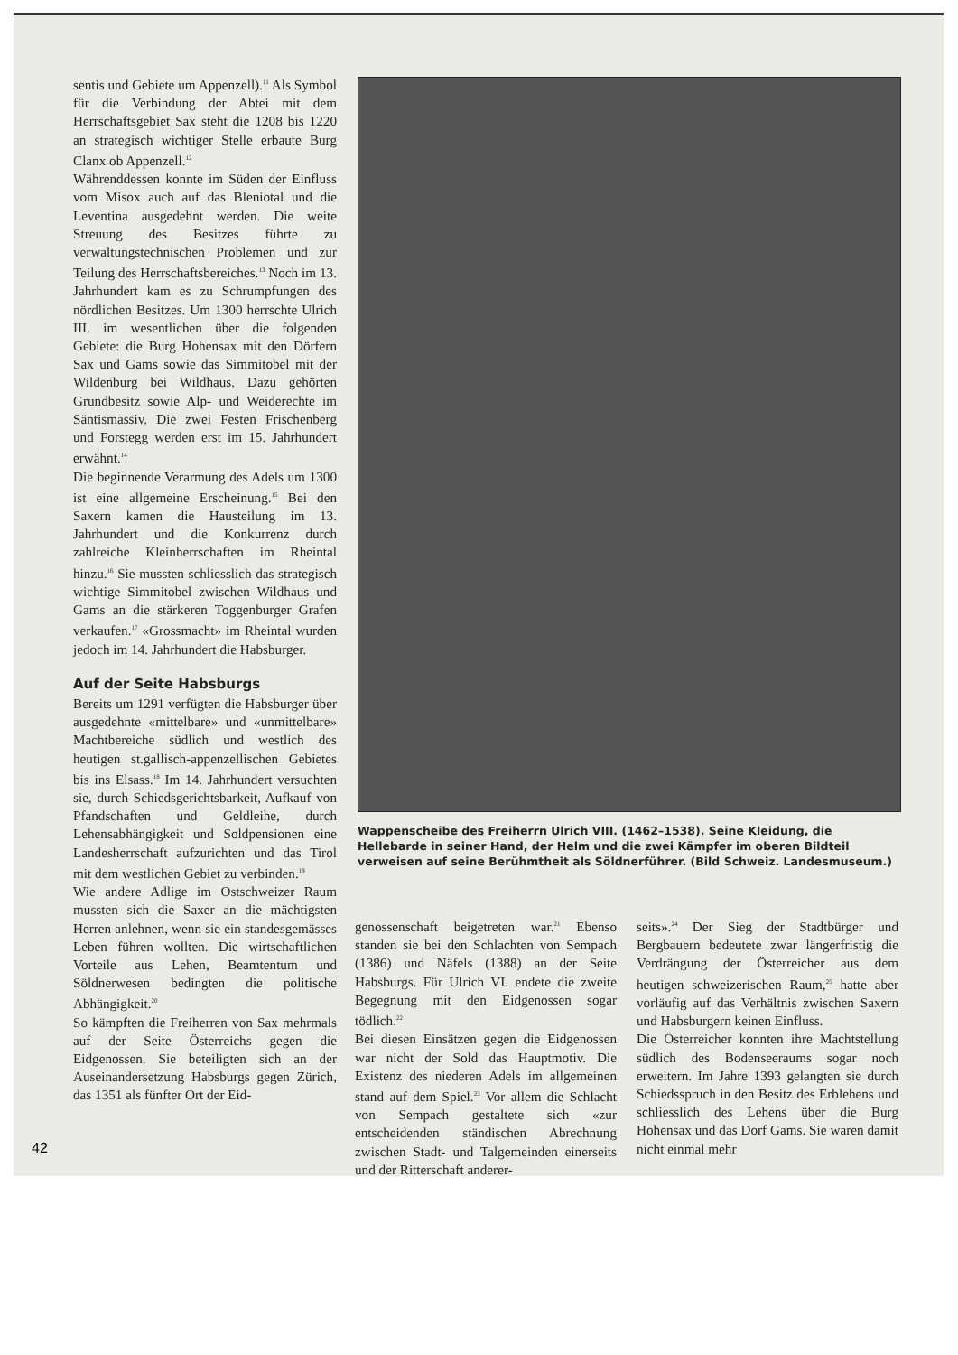sentis und Gebiete um Appenzell).<sup>11</sup> Als Symbol für die Verbindung der Abtei mit dem Herrschaftsgebiet Sax steht die 1208 bis 1220 an strategisch wichtiger Stelle erbaute Burg Clanx ob Appenzell.<sup>12</sup>
Währenddessen konnte im Süden der Einfluss vom Misox auch auf das Bleniotal und die Leventina ausgedehnt werden. Die weite Streuung des Besitzes führte zu verwaltungstechnischen Problemen und zur Teilung des Herrschaftsbereiches.<sup>13</sup> Noch im 13. Jahrhundert kam es zu Schrumpfungen des nördlichen Besitzes. Um 1300 herrschte Ulrich III. im wesentlichen über die folgenden Gebiete: die Burg Hohensax mit den Dörfern Sax und Gams sowie das Simmitobel mit der Wildenburg bei Wildhaus. Dazu gehörten Grundbesitz sowie Alp- und Weiderechte im Säntismassiv. Die zwei Festen Frischenberg und Forstegg werden erst im 15. Jahrhundert erwähnt.<sup>14</sup>
Die beginnende Verarmung des Adels um 1300 ist eine allgemeine Erscheinung.<sup>15</sup> Bei den Saxern kamen die Hausteilung im 13. Jahrhundert und die Konkurrenz durch zahlreiche Kleinherrschaften im Rheintal hinzu.<sup>16</sup> Sie mussten schliesslich das strategisch wichtige Simmitobel zwischen Wildhaus und Gams an die stärkeren Toggenburger Grafen verkaufen.<sup>17</sup> «Grossmacht» im Rheintal wurden jedoch im 14. Jahrhundert die Habsburger.
Auf der Seite Habsburgs
Bereits um 1291 verfügten die Habsburger über ausgedehnte «mittelbare» und «unmittelbare» Machtbereiche südlich und westlich des heutigen st.gallisch-appenzellischen Gebietes bis ins Elsass.<sup>18</sup> Im 14. Jahrhundert versuchten sie, durch Schiedsgerichtsbarkeit, Aufkauf von Pfandschaften und Geldleihe, durch Lehensabhängigkeit und Soldpensionen eine Landesherrschaft aufzurichten und das Tirol mit dem westlichen Gebiet zu verbinden.<sup>19</sup>
Wie andere Adlige im Ostschweizer Raum mussten sich die Saxer an die mächtigsten Herren anlehnen, wenn sie ein standesgemässes Leben führen wollten. Die wirtschaftlichen Vorteile aus Lehen, Beamtentum und Söldnerwesen bedingten die politische Abhängigkeit.<sup>20</sup>
So kämpften die Freiherren von Sax mehrmals auf der Seite Österreichs gegen die Eidgenossen. Sie beteiligten sich an der Auseinandersetzung Habsburgs gegen Zürich, das 1351 als fünfter Ort der Eid-
Wappenscheibe des Freiherrn Ulrich VIII. (1462–1538). Seine Kleidung, die Hellebarde in seiner Hand, der Helm und die zwei Kämpfer im oberen Bildteil verweisen auf seine Berühmtheit als Söldnerführer. (Bild Schweiz. Landesmuseum.)
genossenschaft beigetreten war.<sup>21</sup> Ebenso standen sie bei den Schlachten von Sempach (1386) und Näfels (1388) an der Seite Habsburgs. Für Ulrich VI. endete die zweite Begegnung mit den Eidgenossen sogar tödlich.<sup>22</sup>
Bei diesen Einsätzen gegen die Eidgenossen war nicht der Sold das Hauptmotiv. Die Existenz des niederen Adels im allgemeinen stand auf dem Spiel.<sup>23</sup> Vor allem die Schlacht von Sempach gestaltete sich «zur entscheidenden ständischen Abrechnung zwischen Stadt- und Talgemeinden einerseits und der Ritterschaft anderer-
seits».<sup>24</sup> Der Sieg der Stadtbürger und Bergbauern bedeutete zwar längerfristig die Verdrängung der Österreicher aus dem heutigen schweizerischen Raum,<sup>25</sup> hatte aber vorläufig auf das Verhältnis zwischen Saxern und Habsburgern keinen Einfluss.
Die Österreicher konnten ihre Machtstellung südlich des Bodenseeraums sogar noch erweitern. Im Jahre 1393 gelangten sie durch Schiedsspruch in den Besitz des Erblehens und schliesslich des Lehens über die Burg Hohensax und das Dorf Gams. Sie waren damit nicht einmal mehr
42